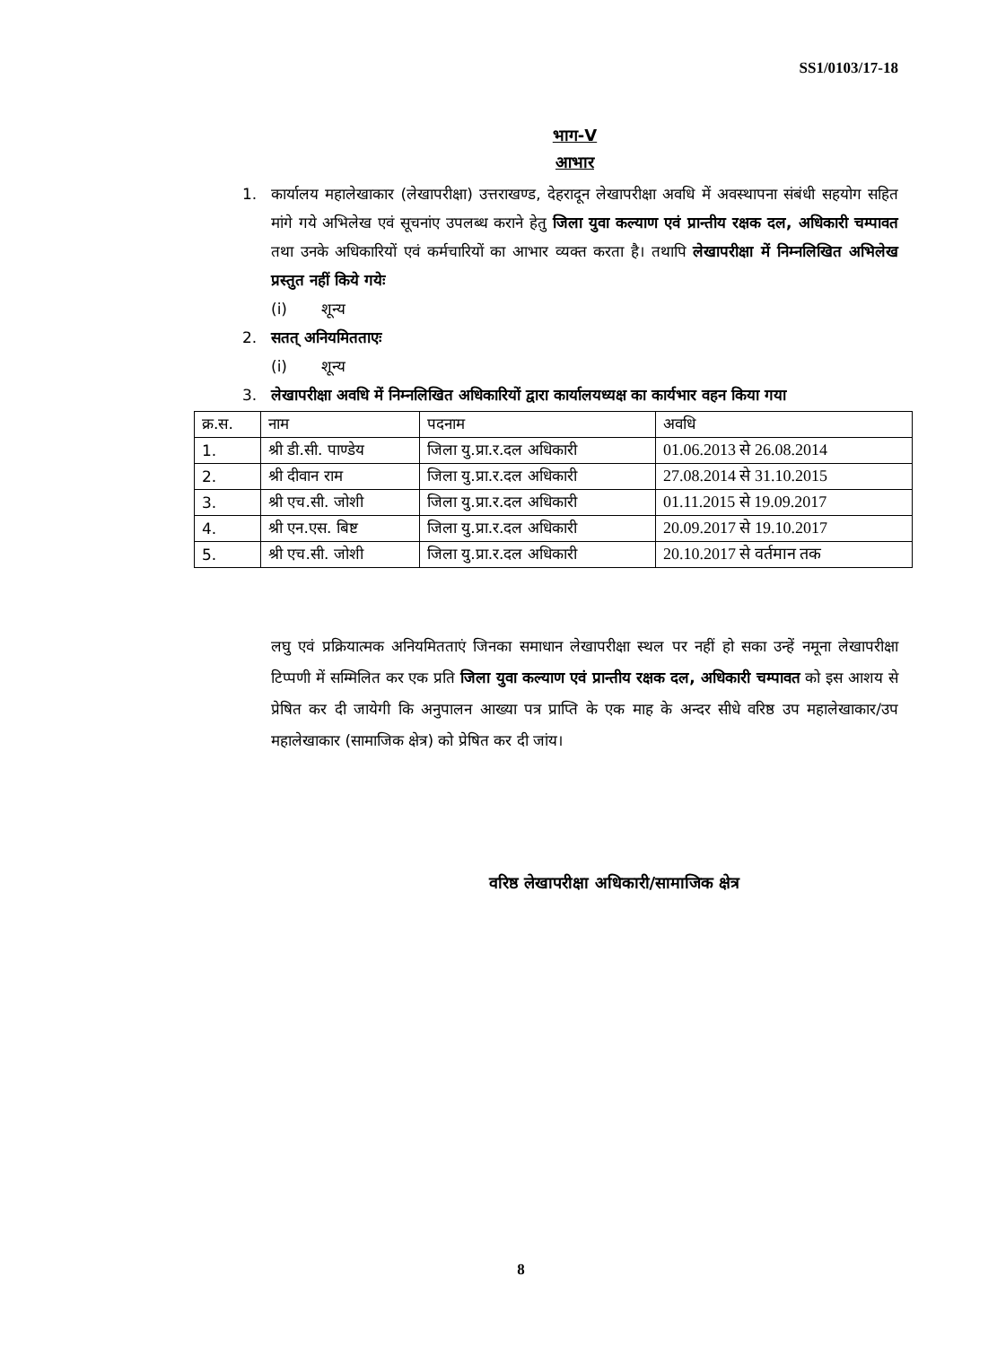SS1/0103/17-18
भाग-V
आभार
1. कार्यालय महालेखाकार (लेखापरीक्षा) उत्तराखण्ड, देहरादून लेखापरीक्षा अवधि में अवस्थापना संबंधी सहयोग सहित मांगे गये अभिलेख एवं सूचनांए उपलब्ध कराने हेतु जिला युवा कल्याण एवं प्रान्तीय रक्षक दल, अधिकारी चम्पावत तथा उनके अधिकारियों एवं कर्मचारियों का आभार व्यक्त करता है। तथापि लेखापरीक्षा में निम्नलिखित अभिलेख प्रस्तुत नहीं किये गयेः
(i) शून्य
2. सतत् अनियमितताएः
(i) शून्य
3. लेखापरीक्षा अवधि में निम्नलिखित अधिकारियों द्वारा कार्यालयध्यक्ष का कार्यभार वहन किया गया
| क्र.स. | नाम | पदनाम | अवधि |
| --- | --- | --- | --- |
| 1. | श्री डी.सी. पाण्डेय | जिला यु.प्रा.र.दल अधिकारी | 01.06.2013 से 26.08.2014 |
| 2. | श्री दीवान राम | जिला यु.प्रा.र.दल अधिकारी | 27.08.2014 से 31.10.2015 |
| 3. | श्री एच.सी. जोशी | जिला यु.प्रा.र.दल अधिकारी | 01.11.2015 से 19.09.2017 |
| 4. | श्री एन.एस. बिष्ट | जिला यु.प्रा.र.दल अधिकारी | 20.09.2017 से 19.10.2017 |
| 5. | श्री एच.सी. जोशी | जिला यु.प्रा.र.दल अधिकारी | 20.10.2017 से वर्तमान तक |
लघु एवं प्रक्रियात्मक अनियमितताएं जिनका समाधान लेखापरीक्षा स्थल पर नहीं हो सका उन्हें नमूना लेखापरीक्षा टिप्पणी में सम्मिलित कर एक प्रति जिला युवा कल्याण एवं प्रान्तीय रक्षक दल, अधिकारी चम्पावत को इस आशय से प्रेषित कर दी जायेगी कि अनुपालन आख्या पत्र प्राप्ति के एक माह के अन्दर सीधे वरिष्ठ उप महालेखाकार/उप महालेखाकार (सामाजिक क्षेत्र) को प्रेषित कर दी जांय।
वरिष्ठ लेखापरीक्षा अधिकारी/सामाजिक क्षेत्र
8